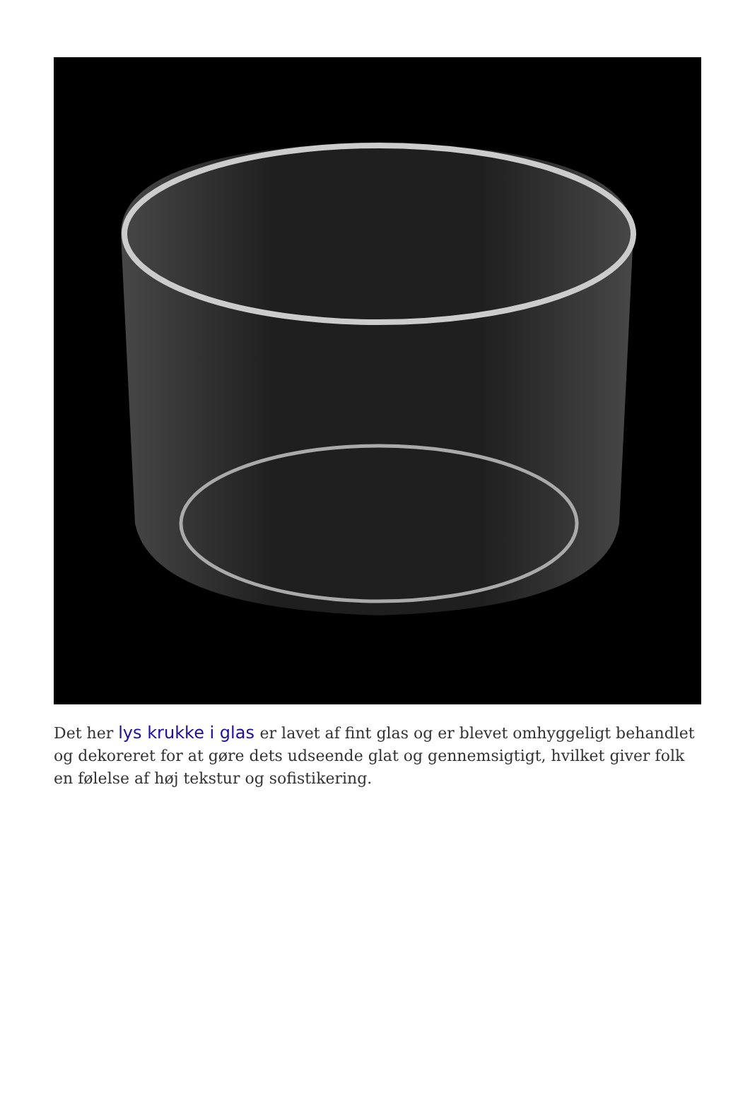Det her lys krukke i glas er lavet af fint glas og er blevet omhyggeligt behandlet og dekoreret for at gøre dets udseende glat og gennemsigtigt, hvilket giver folk en følelse af høj tekstur og sofistikering.